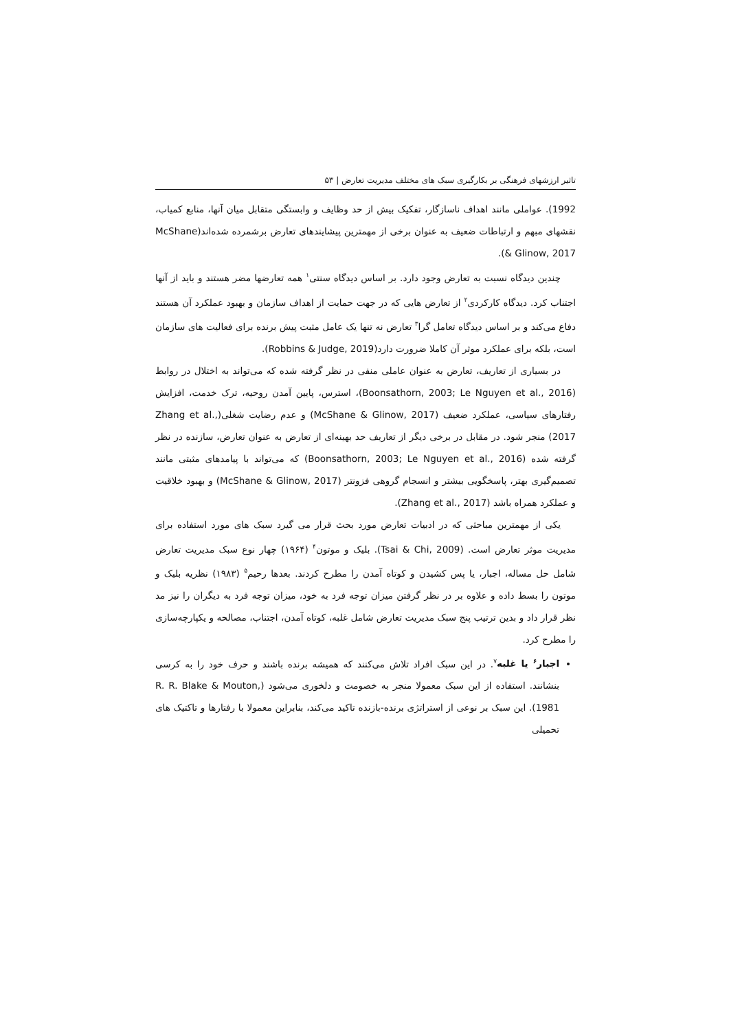تاثیر ارزشهای فرهنگی بر بکارگیری سبک های مختلف مدیریت تعارض | ۵۳
1992). عواملی مانند اهداف ناسازگار، تفکیک بیش از حد وظایف و وابستگی متقابل میان آنها، منابع کمیاب، نقشهای مبهم و ارتباطات ضعیف به عنوان برخی از مهمترین پیشایندهای تعارض برشمرده شده‌اند(McShane & Glinow, 2017).
چندین دیدگاه نسبت به تعارض وجود دارد. بر اساس دیدگاه سنتی<sup>۱</sup> همه تعارضها مضر هستند و باید از آنها اجتناب کرد. دیدگاه کارکردی<sup>۲</sup> از تعارض هایی که در جهت حمایت از اهداف سازمان و بهبود عملکرد آن هستند دفاع می‌کند و بر اساس دیدگاه تعامل گرا<sup>۳</sup> تعارض نه تنها یک عامل مثبت پیش برنده برای فعالیت های سازمان است، بلکه برای عملکرد موثر آن کاملا ضرورت دارد(Robbins & Judge, 2019).
در بسیاری از تعاریف، تعارض به عنوان عاملی منفی در نظر گرفته شده که می‌تواند به اختلال در روابط (Boonsathorn, 2003; Le Nguyen et al., 2016)، استرس، پایین آمدن روحیه، ترک خدمت، افزایش رفتارهای سیاسی، عملکرد ضعیف (McShane & Glinow, 2017) و عدم رضایت شغلی(Zhang et al., 2017) منجر شود. در مقابل در برخی دیگر از تعاریف حد بهینه‌ای از تعارض به عنوان تعارض، سازنده در نظر گرفته شده (Boonsathorn, 2003; Le Nguyen et al., 2016) که می‌تواند با پیامدهای مثبتی مانند تصمیم‌گیری بهتر، پاسخگویی بیشتر و انسجام گروهی فزونتر (McShane & Glinow, 2017) و بهبود خلاقیت و عملکرد همراه باشد (Zhang et al., 2017).
یکی از مهمترین مباحثی که در ادبیات تعارض مورد بحث قرار می گیرد سبک های مورد استفاده برای مدیریت موثر تعارض است. (Tsai & Chi, 2009). بلیک و موتون<sup>۴</sup> (۱۹۶۴) چهار نوع سبک مدیریت تعارض شامل حل مساله، اجبار، یا پس کشیدن و کوتاه آمدن را مطرح کردند. بعدها رحیم<sup>۵</sup> (۱۹۸۳) نظریه بلیک و موتون را بسط داده و علاوه بر در نظر گرفتن میزان توجه فرد به خود، میزان توجه فرد به دیگران را نیز مد نظر قرار داد و بدین ترتیب پنج سبک مدیریت تعارض شامل غلبه، کوتاه آمدن، اجتناب، مصالحه و یکپارچه‌سازی را مطرح کرد.
اجبار<sup>۶</sup> یا غلبه<sup>۷</sup>. در این سبک افراد تلاش می‌کنند که همیشه برنده باشند و حرف خود را به کرسی بنشانند. استفاده از این سبک معمولا منجر به خصومت و دلخوری می‌شود (R. R. Blake & Mouton, 1981). این سبک بر نوعی از استراتژی برنده-بازنده تاکید می‌کند، بنابراین معمولا با رفتارها و تاکتیک های تحمیلی